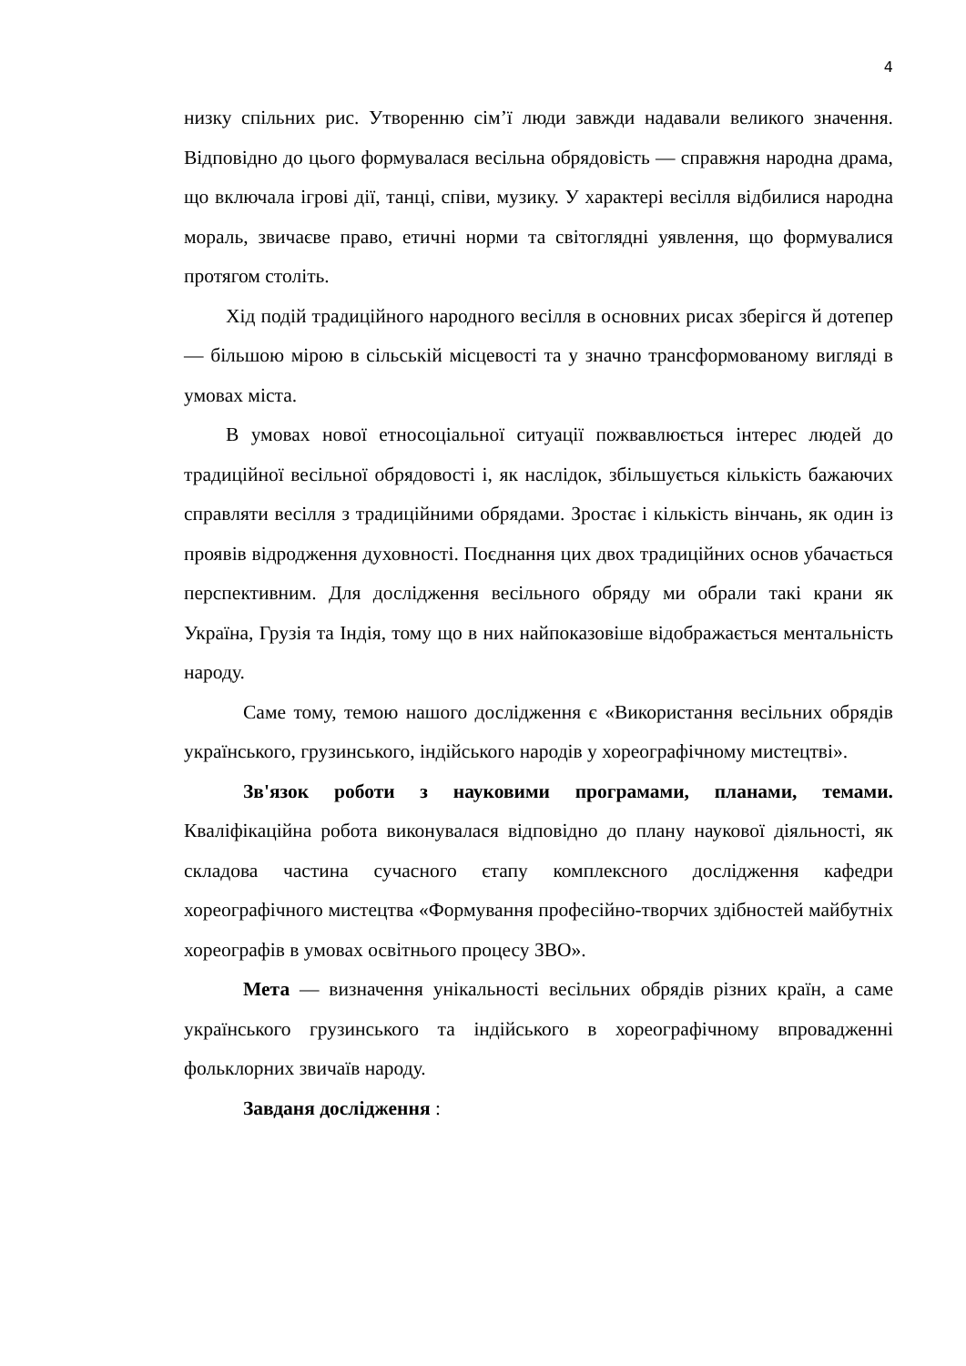4
низку спільних рис. Утворенню сім’ї люди завжди надавали великого значення. Відповідно до цього формувалася весільна обрядовість — справжня народна драма, що включала ігрові дії, танці, співи, музику. У характері весілля відбилися народна мораль, звичаєве право, етичні норми та світоглядні уявлення, що формувалися протягом століть.
Хід подій традиційного народного весілля в основних рисах зберігся й дотепер — більшою мірою в сільській місцевості та у значно трансформованому вигляді в умовах міста.
В умовах нової етносоціальної ситуації пожвавлюється інтерес людей до традиційної весільної обрядовості і, як наслідок, збільшується кількість бажаючих справляти весілля з традиційними обрядами. Зростає і кількість вінчань, як один із проявів відродження духовності. Поєднання цих двох традиційних основ убачається перспективним. Для дослідження весільного обряду ми обрали такі крани як Україна, Грузія та Індія, тому що в них найпоказовіше відображається ментальність народу.
Саме тому, темою нашого дослідження є «Використання весільних обрядів українського, грузинського, індійського народів у хореографічному мистецтві».
Зв'язок роботи з науковими програмами, планами, темами. Кваліфікаційна робота виконувалася відповідно до плану наукової діяльності, як складова частина сучасного єтапу комплексного дослідження кафедри хореографічного мистецтва «Формування професійно-творчих здібностей майбутніх хореографів в умовах освітнього процесу ЗВО».
Мета — визначення унікальності весільних обрядів різних країн, а саме українського грузинського та індійського в хореографічному впровадженні фольклорних звичаїв народу.
Завданя дослідження :